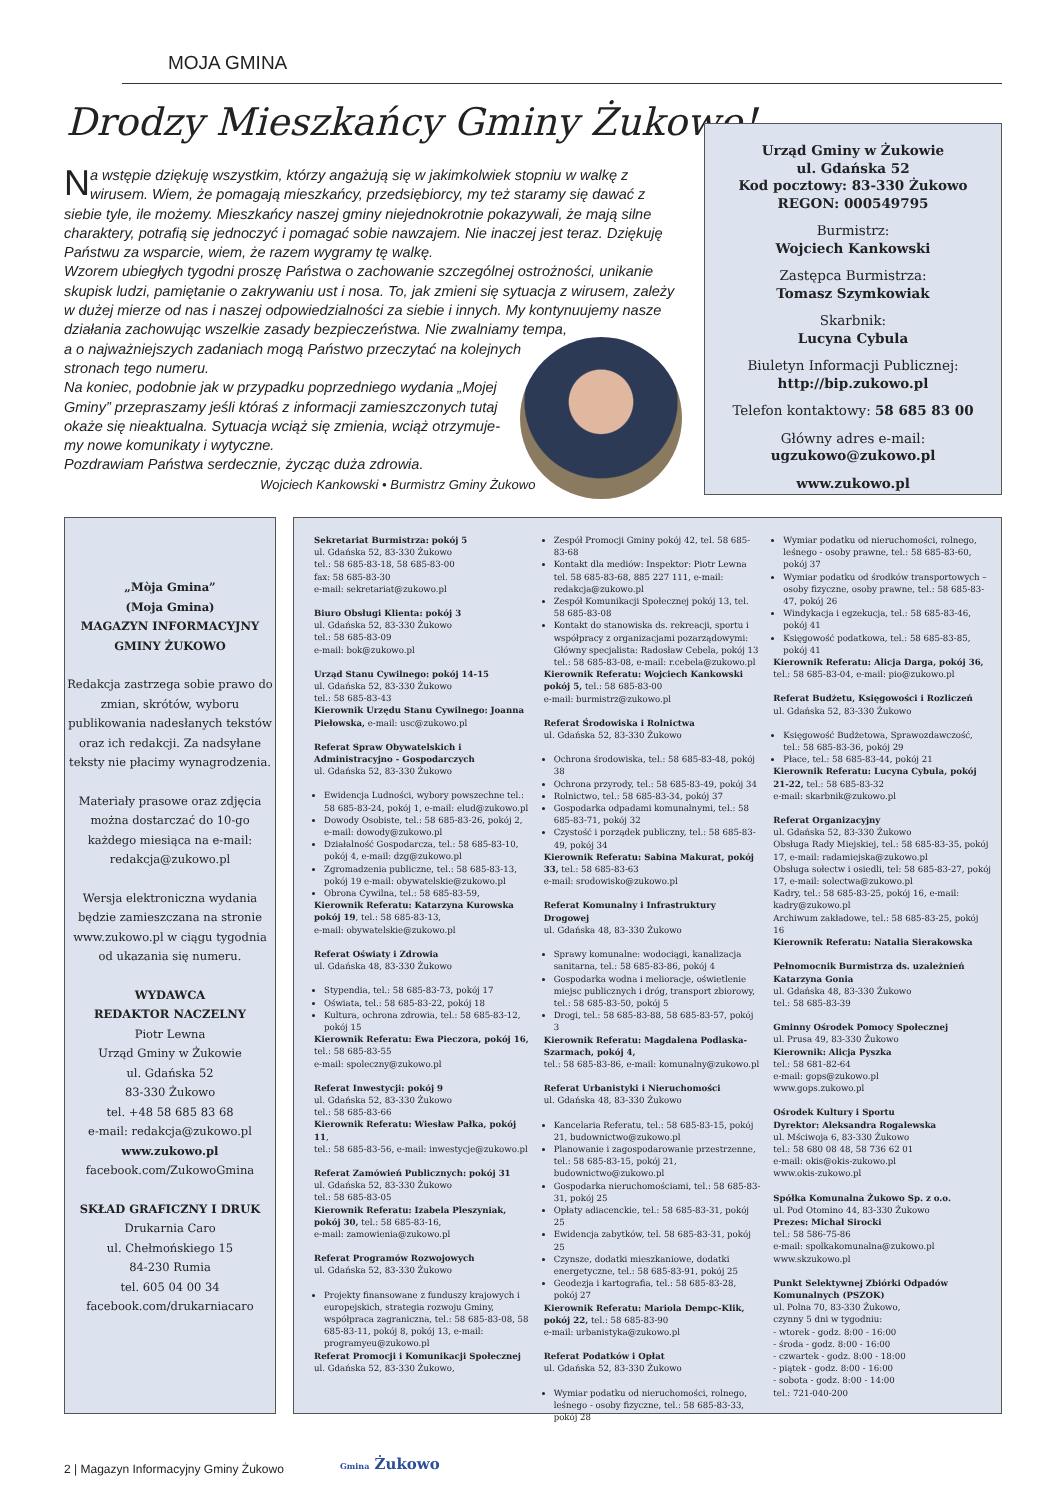MOJA GMINA
Drodzy Mieszkańcy Gminy Żukowo!
Na wstępie dziękuję wszystkim, którzy angażują się w jakimkolwiek stopniu w walkę z wirusem. Wiem, że pomagają mieszkańcy, przedsiębiorcy, my też staramy się dawać z siebie tyle, ile możemy. Mieszkańcy naszej gminy niejednokrotnie pokazywali, że mają silne charaktery, potrafią się jednoczyć i pomagać sobie nawzajem. Nie inaczej jest teraz. Dziękuję Państwu za wsparcie, wiem, że razem wygramy tę walkę.
Wzorem ubiegłych tygodni proszę Państwa o zachowanie szczególnej ostrożności, unikanie skupisk ludzi, pamiętanie o zakrywaniu ust i nosa. To, jak zmieni się sytuacja z wirusem, zależy w dużej mierze od nas i naszej odpowiedzialności za siebie i innych. My kontynuujemy nasze działania zachowując wszelkie zasady bezpieczeństwa. Nie zwalniamy tempa,
a o najważniejszych zadaniach mogą Państwo przeczytać na kolejnych
stronach tego numeru.
Na koniec, podobnie jak w przypadku poprzedniego wydania „Mojej
Gminy” przepraszamy jeśli któraś z informacji zamieszczonych tutaj
okaże się nieaktualna. Sytuacja wciąż się zmienia, wciąż otrzymuje-
my nowe komunikaty i wytyczne.
Pozdrawiam Państwa serdecznie, życząc duża zdrowia.
Wojciech Kankowski • Burmistrz Gminy Żukowo
Urząd Gminy w Żukowie
ul. Gdańska 52
Kod pocztowy: 83-330 Żukowo
REGON: 000549795
Burmistrz:
Wojciech Kankowski
Zastępca Burmistrza:
Tomasz Szymkowiak
Skarbnik:
Lucyna Cybula
Biuletyn Informacji Publicznej:
http://bip.zukowo.pl
Telefon kontaktowy: 58 685 83 00
Główny adres e-mail:
ugzukowo@zukowo.pl
www.zukowo.pl
„Mòja Gmina”
(Moja Gmina)
MAGAZYN INFORMACYJNY
GMINY ŻUKOWO
Redakcja zastrzega sobie prawo do zmian, skrótów, wyboru publikowania nadesłanych tekstów oraz ich redakcji. Za nadsyłane teksty nie płacimy wynagrodzenia.
Materiały prasowe oraz zdjęcia można dostarczać do 10-go każdego miesiąca na e-mail: redakcja@zukowo.pl
Wersja elektroniczna wydania będzie zamieszczana na stronie www.zukowo.pl w ciągu tygodnia od ukazania się numeru.
WYDAWCA
REDAKTOR NACZELNY
Piotr Lewna
Urząd Gminy w Żukowie
ul. Gdańska 52
83-330 Żukowo
tel. +48 58 685 83 68
e-mail: redakcja@zukowo.pl
www.zukowo.pl
facebook.com/ZukowoGmina
SKŁAD GRAFICZNY I DRUK
Drukarnia Caro
ul. Chełmońskiego 15
84-230 Rumia
tel. 605 04 00 34
facebook.com/drukarniacaro
Sekretariat Burmistrza: pokój 5
ul. Gdańska 52, 83-330 Żukowo
tel.: 58 685-83-18, 58 685-83-00
fax: 58 685-83-30
e-mail: sekretariat@zukowo.pl
Biuro Obsługi Klienta: pokój 3
ul. Gdańska 52, 83-330 Żukowo
tel.: 58 685-83-09
e-mail: bok@zukowo.pl
Urząd Stanu Cywilnego: pokój 14-15
ul. Gdańska 52, 83-330 Żukowo
tel.: 58 685-83-43
Kierownik Urzędu Stanu Cywilnego: Joanna Piełowska, e-mail: usc@zukowo.pl
Referat Spraw Obywatelskich i Administracyjno - Gospodarczych
ul. Gdańska 52, 83-330 Żukowo
Ewidencja Ludności, wybory powszechne tel.: 58 685-83-24, pokój 1, e-mail: elud@zukowo.pl
Dowody Osobiste, tel.: 58 685-83-26, pokój 2, e-mail: dowody@zukowo.pl
Działalność Gospodarcza, tel.: 58 685-83-10, pokój 4, e-mail: dzg@zukowo.pl
Zgromadzenia publiczne, tel.: 58 685-83-13, pokój 19 e-mail: obywatelskie@zukowo.pl
Obrona Cywilna, tel.: 58 685-83-59,
Kierownik Referatu: Katarzyna Kurowska pokój 19, tel.: 58 685-83-13,
e-mail: obywatelskie@zukowo.pl
Referat Oświaty i Zdrowia
ul. Gdańska 48, 83-330 Żukowo
Stypendia, tel.: 58 685-83-73, pokój 17
Oświata, tel.: 58 685-83-22, pokój 18
Kultura, ochrona zdrowia, tel.: 58 685-83-12, pokój 15
Kierownik Referatu: Ewa Pieczora, pokój 16, tel.: 58 685-83-55
e-mail: spoleczny@zukowo.pl
Referat Inwestycji: pokój 9
ul. Gdańska 52, 83-330 Żukowo
tel.: 58 685-83-66
Kierownik Referatu: Wiesław Pałka, pokój 11,
tel.: 58 685-83-56, e-mail: inwestycje@zukowo.pl
Referat Zamówień Publicznych: pokój 31
ul. Gdańska 52, 83-330 Żukowo
tel.: 58 685-83-05
Kierownik Referatu: Izabela Pleszyniak, pokój 30, tel.: 58 685-83-16,
e-mail: zamowienia@zukowo.pl
Referat Programów Rozwojowych
ul. Gdańska 52, 83-330 Żukowo
Projekty finansowane z funduszy krajowych i europejskich, strategia rozwoju Gminy, współpraca zagraniczna, tel.: 58 685-83-08, 58 685-83-11, pokój 8, pokój 13, e-mail: programyeu@zukowo.pl
Referat Promocji i Komunikacji Społecznej
ul. Gdańska 52, 83-330 Żukowo,
Zespół Promocji Gminy pokój 42, tel. 58 685-83-68
Kontakt dla mediów: Inspektor: Piotr Lewna tel. 58 685-83-68, 885 227 111, e-mail: redakcja@zukowo.pl
Zespół Komunikacji Społecznej pokój 13, tel. 58 685-83-08
Kontakt do stanowiska ds. rekreacji, sportu i współpracy z organizacjami pozarządowymi: Główny specjalista: Radosław Cebela, pokój 13 tel.: 58 685-83-08, e-mail: r.cebela@zukowo.pl
Kierownik Referatu: Wojciech Kankowski pokój 5, tel.: 58 685-83-00
e-mail: burmistrz@zukowo.pl
Referat Środowiska i Rolnictwa
ul. Gdańska 52, 83-330 Żukowo
Ochrona środowiska, tel.: 58 685-83-48, pokój 38
Ochrona przyrody, tel.: 58 685-83-49, pokój 34
Rolnictwo, tel.: 58 685-83-34, pokój 37
Gospodarka odpadami komunalnymi, tel.: 58 685-83-71, pokój 32
Czystość i porządek publiczny, tel.: 58 685-83-49, pokój 34
Kierownik Referatu: Sabina Makurat, pokój 33, tel.: 58 685-83-63
e-mail: srodowisko@zukowo.pl
Referat Komunalny i Infrastruktury Drogowej
ul. Gdańska 48, 83-330 Żukowo
Sprawy komunalne: wodociągi, kanalizacja sanitarna, tel.: 58 685-83-86, pokój 4
Gospodarka wodna i melioracje, oświetlenie miejsc publicznych i dróg, transport zbiorowy, tel.: 58 685-83-50, pokój 5
Drogi, tel.: 58 685-83-88, 58 685-83-57, pokój 3
Kierownik Referatu: Magdalena Podlaska-Szarmach, pokój 4,
tel.: 58 685-83-86, e-mail: komunalny@zukowo.pl
Referat Urbanistyki i Nieruchomości
ul. Gdańska 48, 83-330 Żukowo
Kancelaria Referatu, tel.: 58 685-83-15, pokój 21, budownictwo@zukowo.pl
Planowanie i zagospodarowanie przestrzenne, tel.: 58 685-83-15, pokój 21, budownictwo@zukowo.pl
Gospodarka nieruchomościami, tel.: 58 685-83-31, pokój 25
Opłaty adiacenckie, tel.: 58 685-83-31, pokój 25
Ewidencja zabytków, tel. 58 685-83-31, pokój 25
Czynsze, dodatki mieszkaniowe, dodatki energetyczne, tel.: 58 685-83-91, pokój 25
Geodezja i kartografia, tel.: 58 685-83-28, pokój 27
Kierownik Referatu: Mariola Dempc-Klik, pokój 22, tel.: 58 685-83-90
e-mail: urbanistyka@zukowo.pl
Referat Podatków i Opłat
ul. Gdańska 52, 83-330 Żukowo
Wymiar podatku od nieruchomości, rolnego, leśnego - osoby fizyczne, tel.: 58 685-83-33, pokój 28
Wymiar podatku od nieruchomości, rolnego, leśnego - osoby prawne, tel.: 58 685-83-60, pokój 37
Wymiar podatku od środków transportowych – osoby fizyczne, osoby prawne, tel.: 58 685-83-47, pokój 26
Windykacja i egzekucja, tel.: 58 685-83-46, pokój 41
Księgowość podatkowa, tel.: 58 685-83-85, pokój 41
Kierownik Referatu: Alicja Darga, pokój 36,
tel.: 58 685-83-04, e-mail: pio@zukowo.pl
Referat Budżetu, Księgowości i Rozliczeń
ul. Gdańska 52, 83-330 Żukowo
Księgowość Budżetowa, Sprawozdawczość, tel.: 58 685-83-36, pokój 29
Płace, tel.: 58 685-83-44, pokój 21
Kierownik Referatu: Lucyna Cybula, pokój 21-22, tel.: 58 685-83-32
e-mail: skarbnik@zukowo.pl
Referat Organizacyjny
ul. Gdańska 52, 83-330 Żukowo
Obsługa Rady Miejskiej, tel.: 58 685-83-35, pokój 17, e-mail: radamiejska@zukowo.pl
Obsługa sołectw i osiedli, tel: 58 685-83-27, pokój 17, e-mail: solectwa@zukowo.pl
Kadry, tel.: 58 685-83-25, pokój 16, e-mail: kadry@zukowo.pl
Archiwum zakładowe, tel.: 58 685-83-25, pokój 16
Kierownik Referatu: Natalia Sierakowska
Pełnomocnik Burmistrza ds. uzależnień Katarzyna Gonia
ul. Gdańska 48, 83-330 Żukowo
tel.: 58 685-83-39
Gminny Ośrodek Pomocy Społecznej
ul. Prusa 49, 83-330 Żukowo
Kierownik: Alicja Pyszka
tel.: 58 681-82-64
e-mail: gops@zukowo.pl
www.gops.zukowo.pl
Ośrodek Kultury i Sportu
Dyrektor: Aleksandra Rogalewska
ul. Mściwoja 6, 83-330 Żukowo
tel.: 58 680 08 48, 58 736 62 01
e-mail: okis@okis-zukowo.pl
www.okis-zukowo.pl
Spółka Komunalna Żukowo Sp. z o.o.
ul. Pod Otomino 44, 83-330 Żukowo
Prezes: Michał Sirocki
tel.: 58 586-75-86
e-mail: spolkakomunalna@zukowo.pl
www.skzukowo.pl
Punkt Selektywnej Zbiórki Odpadów Komunalnych (PSZOK)
ul. Polna 70, 83-330 Żukowo,
czynny 5 dni w tygodniu:
- wtorek - godz. 8:00 - 16:00
- środa - godz. 8:00 - 16:00
- czwartek - godz. 8:00 - 18:00
- piątek - godz. 8:00 - 16:00
- sobota - godz. 8:00 - 14:00
tel.: 721-040-200
2 | Magazyn Informacyjny Gminy Żukowo
Gmina Żukowo